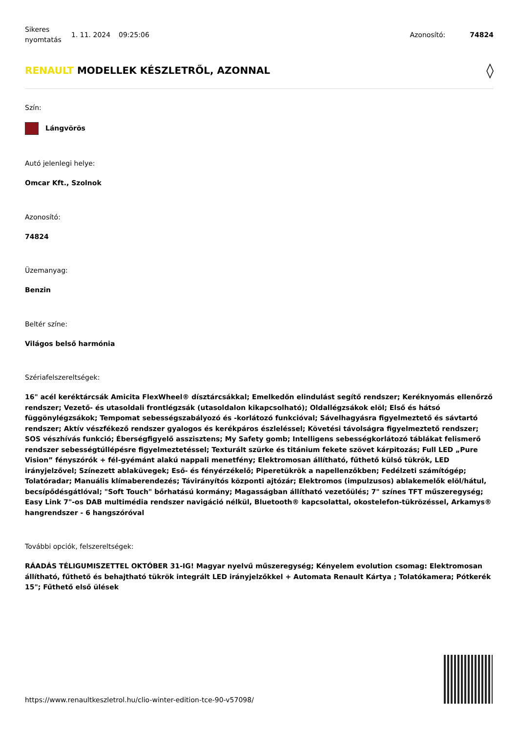Sikeres nyomtatás
1. 11. 2024 09:25:06 Azonosító: 74824
RENAULT MODELLEK KÉSZLETRŐL, AZONNAL ◊
Szín:
Lángvörös
Autó jelenlegi helye:
Omcar Kft., Szolnok
Azonosító:
74824
Üzemanyag:
Benzin
Beltér színe:
Világos belső harmónia
Szériafelszereltségek:
16" acél keréktárcsák Amicita FlexWheel® dísztárcsákkal; Emelkedőn elindulást segítő rendszer; Keréknyomás ellenőrző rendszer; Vezető- és utasoldali frontlégzsák (utasoldalon kikapcsolható); Oldallégzsákok elöl; Első és hátsó függönylégzsákok; Tempomat sebességszabályozó és -korlátozó funkcióval; Sávelhagyásra figyelmeztető és sávtartó rendszer; Aktív vészfékező rendszer gyalogos és kerékpáros észleléssel; Követési távolságra figyelmeztető rendszer; SOS vészhívás funkció; Éberségfigyelő asszisztens; My Safety gomb; Intelligens sebességkorlátozó táblákat felismerő rendszer sebességtúllépésre figyelmeztetéssel; Texturált szürke és titánium fekete szövet kárpitozás; Full LED „Pure Vision” fényszórók + fél-gyémánt alakú nappali menetfény; Elektromosan állítható, fűthető külső tükrök, LED irányjelzővel; Színezett ablaküvegek; Eső- és fényérzékelő; Piperetükrök a napellenzőkben; Fedélzeti számítógép; Tolatóradar; Manuális klímaberendezés; Távirányítós központi ajtózár; Elektromos (impulzusos) ablakemelők elöl/hátul, becsípődésgátlóval; "Soft Touch" bőrhatású kormány; Magasságban állítható vezetőülés; 7" színes TFT műszeregység; Easy Link 7"-os DAB multimédia rendszer navigáció nélkül, Bluetooth® kapcsolattal, okostelefon-tükrözéssel, Arkamys® hangrendszer - 6 hangszóróval
További opciók, felszereltségek:
RÁADÁS TÉLIGUMISZETTEL OKTÓBER 31-IG! Magyar nyelvű műszeregység; Kényelem evolution csomag: Elektromosan állítható, fűthető és behajtható tükrök integrált LED irányjelzőkkel + Automata Renault Kártya ; Tolatókamera; Pótkerék 15"; Fűthető első ülések
https://www.renaultkeszletrol.hu/clio-winter-edition-tce-90-v57098/